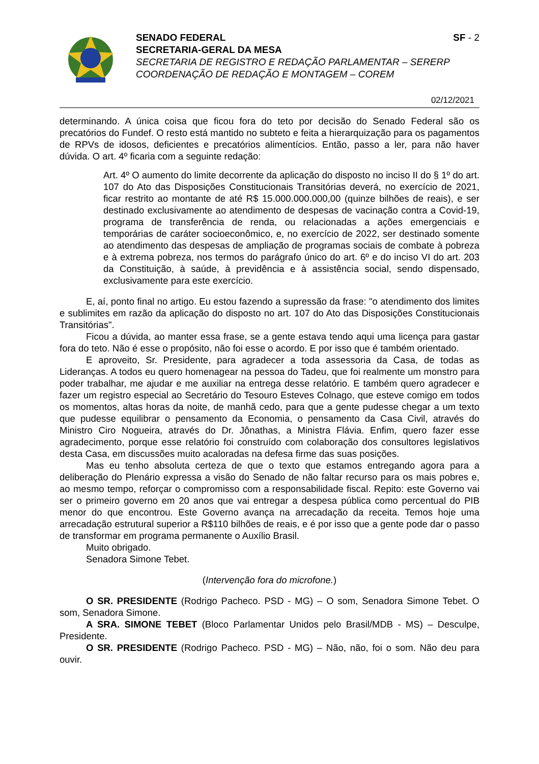SENADO FEDERAL SF - 2
SECRETARIA-GERAL DA MESA
SECRETARIA DE REGISTRO E REDAÇÃO PARLAMENTAR – SERERP
COORDENAÇÃO DE REDAÇÃO E MONTAGEM – COREM
02/12/2021
determinando. A única coisa que ficou fora do teto por decisão do Senado Federal são os precatórios do Fundef. O resto está mantido no subteto e feita a hierarquização para os pagamentos de RPVs de idosos, deficientes e precatórios alimentícios. Então, passo a ler, para não haver dúvida. O art. 4º ficaria com a seguinte redação:
Art. 4º O aumento do limite decorrente da aplicação do disposto no inciso II do § 1º do art. 107 do Ato das Disposições Constitucionais Transitórias deverá, no exercício de 2021, ficar restrito ao montante de até R$ 15.000.000.000,00 (quinze bilhões de reais), e ser destinado exclusivamente ao atendimento de despesas de vacinação contra a Covid-19, programa de transferência de renda, ou relacionadas a ações emergenciais e temporárias de caráter socioeconômico, e, no exercício de 2022, ser destinado somente ao atendimento das despesas de ampliação de programas sociais de combate à pobreza e à extrema pobreza, nos termos do parágrafo único do art. 6º e do inciso VI do art. 203 da Constituição, à saúde, à previdência e à assistência social, sendo dispensado, exclusivamente para este exercício.
E, aí, ponto final no artigo. Eu estou fazendo a supressão da frase: "o atendimento dos limites e sublimites em razão da aplicação do disposto no art. 107 do Ato das Disposições Constitucionais Transitórias".
Ficou a dúvida, ao manter essa frase, se a gente estava tendo aqui uma licença para gastar fora do teto. Não é esse o propósito, não foi esse o acordo. E por isso que é também orientado.
E aproveito, Sr. Presidente, para agradecer a toda assessoria da Casa, de todas as Lideranças. A todos eu quero homenagear na pessoa do Tadeu, que foi realmente um monstro para poder trabalhar, me ajudar e me auxiliar na entrega desse relatório. E também quero agradecer e fazer um registro especial ao Secretário do Tesouro Esteves Colnago, que esteve comigo em todos os momentos, altas horas da noite, de manhã cedo, para que a gente pudesse chegar a um texto que pudesse equilibrar o pensamento da Economia, o pensamento da Casa Civil, através do Ministro Ciro Nogueira, através do Dr. Jônathas, a Ministra Flávia. Enfim, quero fazer esse agradecimento, porque esse relatório foi construído com colaboração dos consultores legislativos desta Casa, em discussões muito acaloradas na defesa firme das suas posições.
Mas eu tenho absoluta certeza de que o texto que estamos entregando agora para a deliberação do Plenário expressa a visão do Senado de não faltar recurso para os mais pobres e, ao mesmo tempo, reforçar o compromisso com a responsabilidade fiscal. Repito: este Governo vai ser o primeiro governo em 20 anos que vai entregar a despesa pública como percentual do PIB menor do que encontrou. Este Governo avança na arrecadação da receita. Temos hoje uma arrecadação estrutural superior a R$110 bilhões de reais, e é por isso que a gente pode dar o passo de transformar em programa permanente o Auxílio Brasil.
Muito obrigado.
Senadora Simone Tebet.
(Intervenção fora do microfone.)
O SR. PRESIDENTE (Rodrigo Pacheco. PSD - MG) – O som, Senadora Simone Tebet. O som, Senadora Simone.
A SRA. SIMONE TEBET (Bloco Parlamentar Unidos pelo Brasil/MDB - MS) – Desculpe, Presidente.
O SR. PRESIDENTE (Rodrigo Pacheco. PSD - MG) – Não, não, foi o som. Não deu para ouvir.